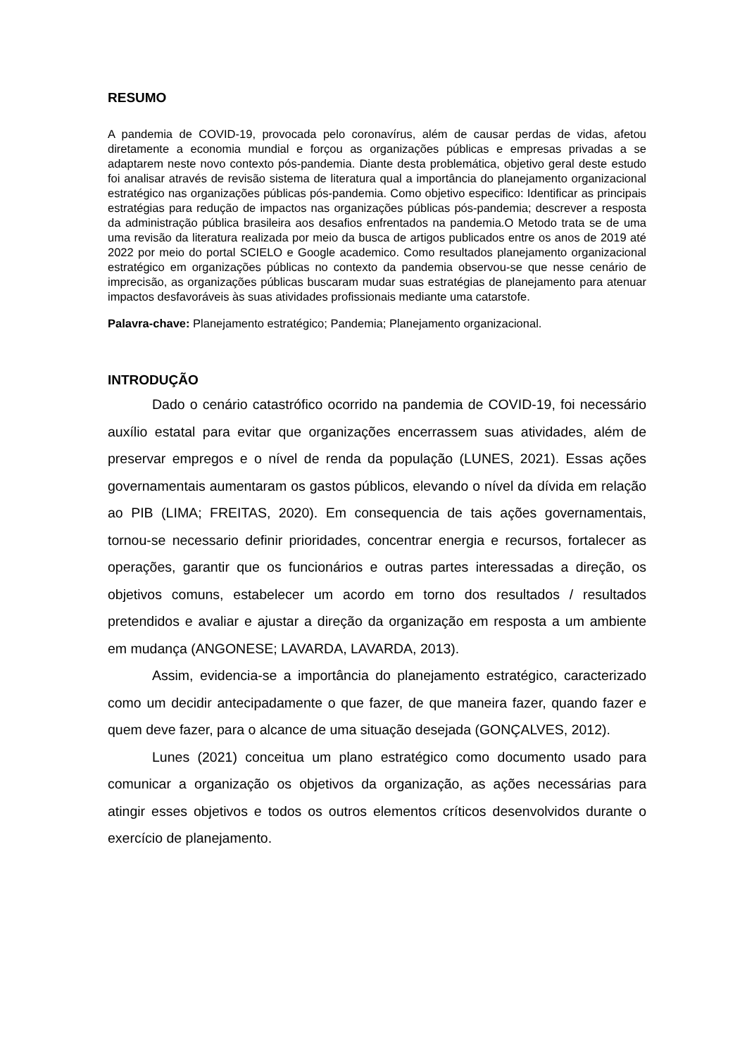RESUMO
A pandemia de COVID-19, provocada pelo coronavírus, além de causar perdas de vidas, afetou diretamente a economia mundial e forçou as organizações públicas e empresas privadas a se adaptarem neste novo contexto pós-pandemia. Diante desta problemática, objetivo geral deste estudo foi analisar através de revisão sistema de literatura qual a importância do planejamento organizacional estratégico nas organizações públicas pós-pandemia. Como objetivo especifico: Identificar as principais estratégias para redução de impactos nas organizações públicas pós-pandemia; descrever a resposta da administração pública brasileira aos desafios enfrentados na pandemia.O Metodo trata se de uma uma revisão da literatura realizada por meio da busca de artigos publicados entre os anos de 2019 até 2022 por meio do portal SCIELO e Google academico. Como resultados planejamento organizacional estratégico em organizações públicas no contexto da pandemia observou-se que nesse cenário de imprecisão, as organizações públicas buscaram mudar suas estratégias de planejamento para atenuar impactos desfavoráveis às suas atividades profissionais mediante uma catarstofe.
Palavra-chave: Planejamento estratégico; Pandemia; Planejamento organizacional.
INTRODUÇÃO
Dado o cenário catastrófico ocorrido na pandemia de COVID-19, foi necessário auxílio estatal para evitar que organizações encerrassem suas atividades, além de preservar empregos e o nível de renda da população (LUNES, 2021). Essas ações governamentais aumentaram os gastos públicos, elevando o nível da dívida em relação ao PIB (LIMA; FREITAS, 2020). Em consequencia de tais ações governamentais, tornou-se necessario definir prioridades, concentrar energia e recursos, fortalecer as operações, garantir que os funcionários e outras partes interessadas a direção, os objetivos comuns, estabelecer um acordo em torno dos resultados / resultados pretendidos e avaliar e ajustar a direção da organização em resposta a um ambiente em mudança (ANGONESE; LAVARDA, LAVARDA, 2013).
Assim, evidencia-se a importância do planejamento estratégico, caracterizado como um decidir antecipadamente o que fazer, de que maneira fazer, quando fazer e quem deve fazer, para o alcance de uma situação desejada (GONÇALVES, 2012).
Lunes (2021) conceitua um plano estratégico como documento usado para comunicar a organização os objetivos da organização, as ações necessárias para atingir esses objetivos e todos os outros elementos críticos desenvolvidos durante o exercício de planejamento.